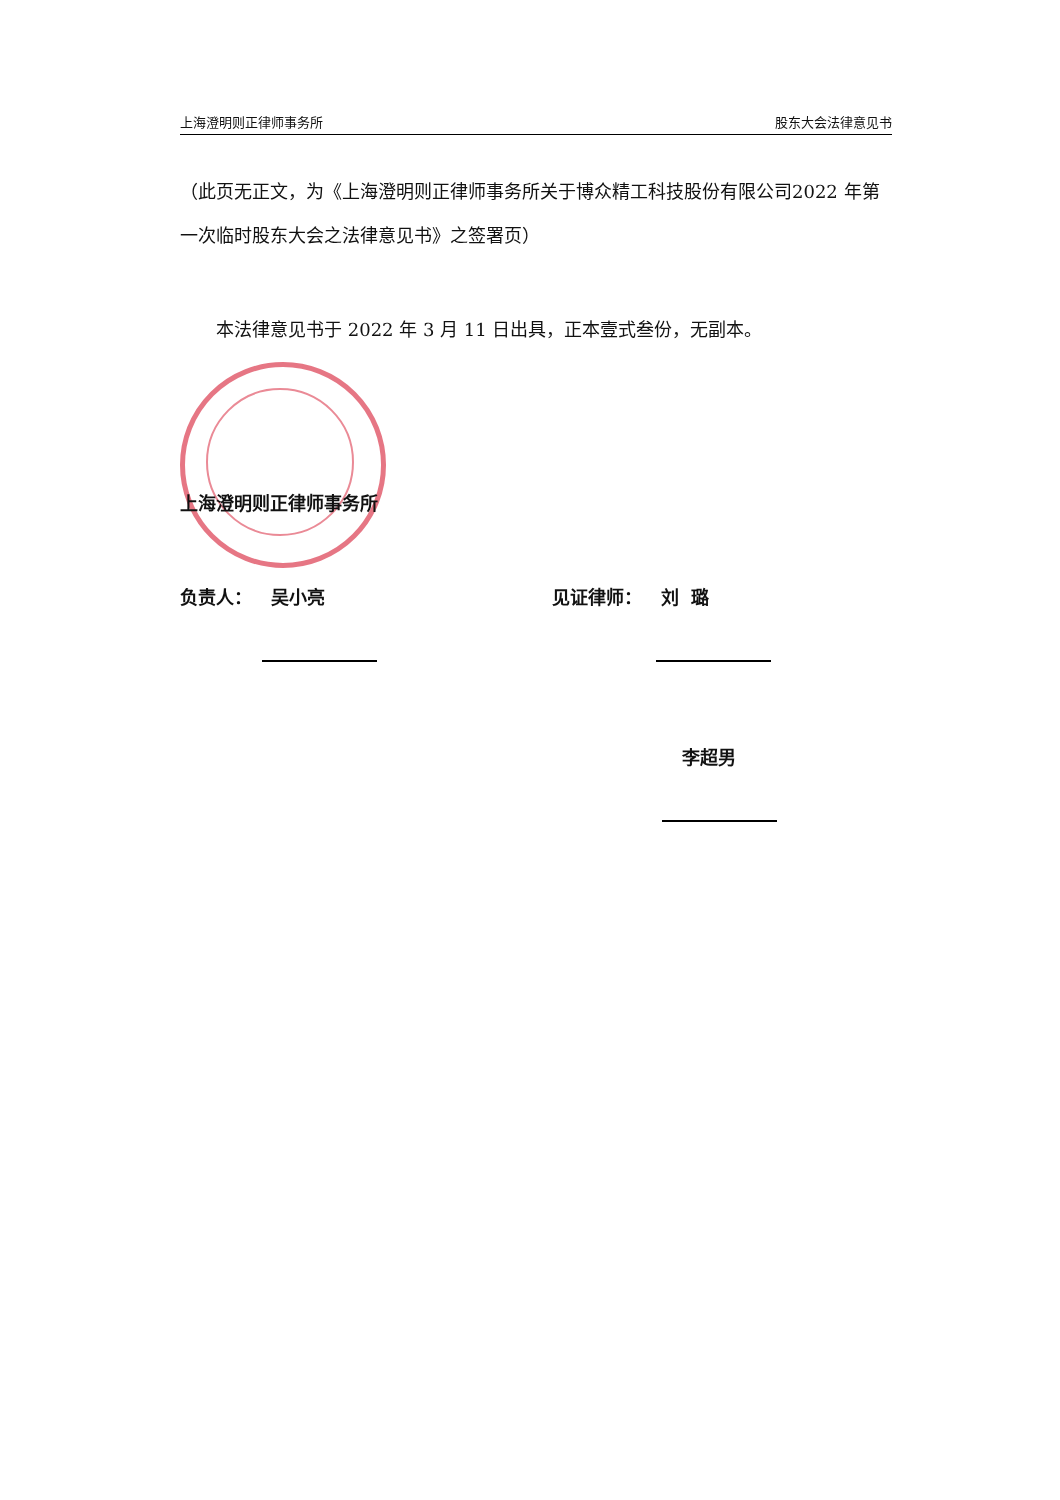上海澄明则正律师事务所 股东大会法律意见书
（此页无正文，为《上海澄明则正律师事务所关于博众精工科技股份有限公司2022 年第一次临时股东大会之法律意见书》之签署页）
本法律意见书于 2022 年 3 月 11 日出具，正本壹式叁份，无副本。
上海澄明则正律师事务所
负责人： 吴小亮 见证律师： 刘 璐
李超男